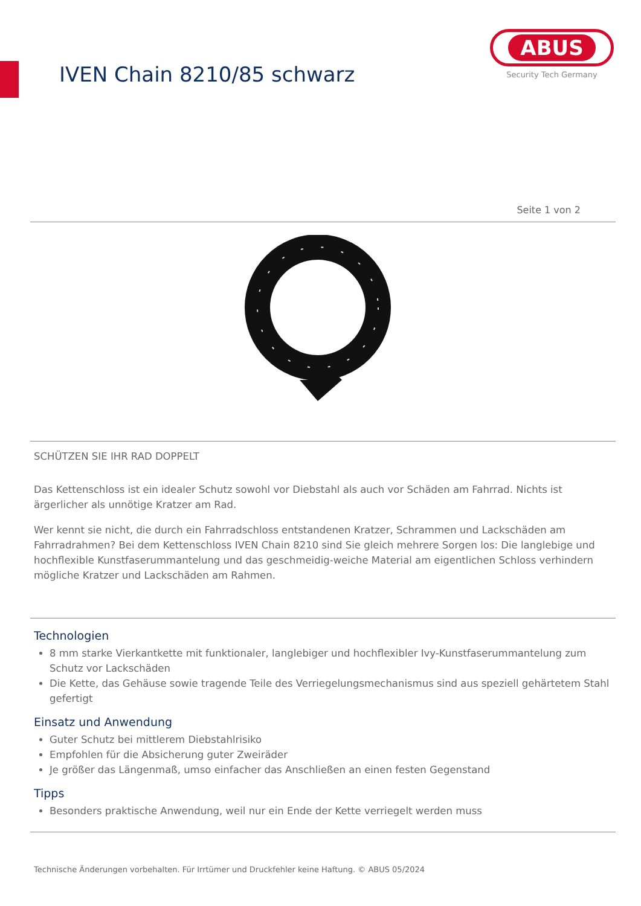IVEN Chain 8210/85 schwarz
ABUS
Security Tech Germany
Seite 1 von 2
SCHÜTZEN SIE IHR RAD DOPPELT
Das Kettenschloss ist ein idealer Schutz sowohl vor Diebstahl als auch vor Schäden am Fahrrad. Nichts ist ärgerlicher als unnötige Kratzer am Rad.
Wer kennt sie nicht, die durch ein Fahrradschloss entstandenen Kratzer, Schrammen und Lackschäden am Fahrradrahmen? Bei dem Kettenschloss IVEN Chain 8210 sind Sie gleich mehrere Sorgen los: Die langlebige und hochflexible Kunstfaserummantelung und das geschmeidig-weiche Material am eigentlichen Schloss verhindern mögliche Kratzer und Lackschäden am Rahmen.
Technologien
8 mm starke Vierkantkette mit funktionaler, langlebiger und hochflexibler Ivy-Kunstfaserummantelung zum Schutz vor Lackschäden
Die Kette, das Gehäuse sowie tragende Teile des Verriegelungsmechanismus sind aus speziell gehärtetem Stahl gefertigt
Einsatz und Anwendung
Guter Schutz bei mittlerem Diebstahlrisiko
Empfohlen für die Absicherung guter Zweiräder
Je größer das Längenmaß, umso einfacher das Anschließen an einen festen Gegenstand
Tipps
Besonders praktische Anwendung, weil nur ein Ende der Kette verriegelt werden muss
Technische Änderungen vorbehalten. Für Irrtümer und Druckfehler keine Haftung. © ABUS 05/2024